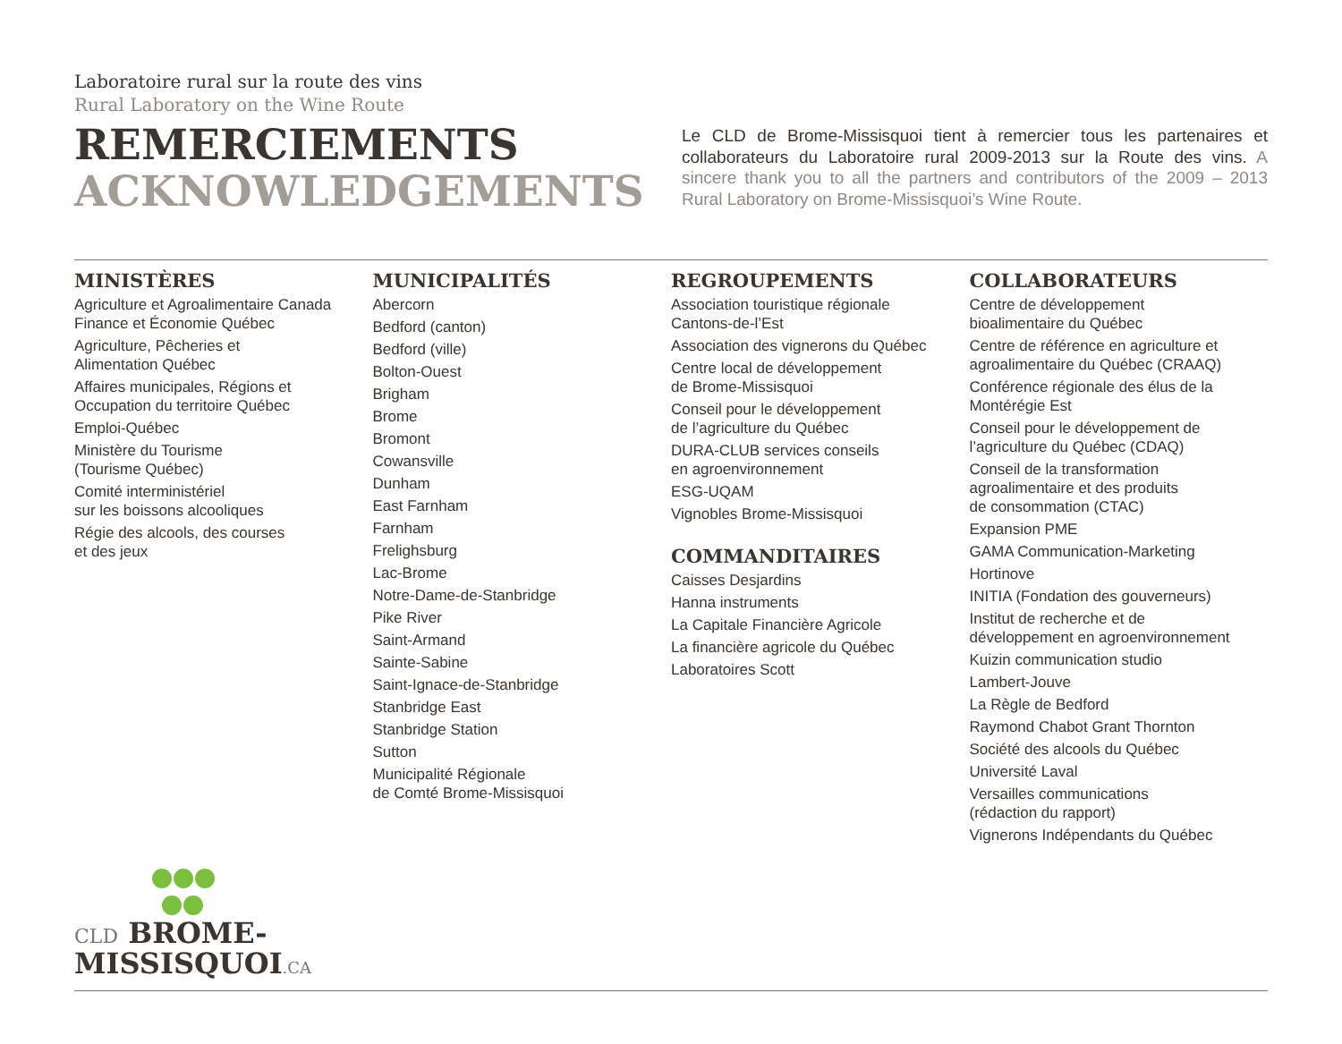Laboratoire rural sur la route des vins
Rural Laboratory on the Wine Route
REMERCIEMENTS
ACKNOWLEDGEMENTS
Le CLD de Brome-Missisquoi tient à remercier tous les partenaires et collaborateurs du Laboratoire rural 2009-2013 sur la Route des vins. A sincere thank you to all the partners and contributors of the 2009 – 2013 Rural Laboratory on Brome-Missisquoi’s Wine Route.
MINISTÈRES
Agriculture et Agroalimentaire Canada
Finance et Économie Québec
Agriculture, Pêcheries et
Alimentation Québec
Affaires municipales, Régions et
Occupation du territoire Québec
Emploi-Québec
Ministère du Tourisme
(Tourisme Québec)
Comité interministériel
sur les boissons alcooliques
Régie des alcools, des courses
et des jeux
MUNICIPALITÉS
Abercorn
Bedford (canton)
Bedford (ville)
Bolton-Ouest
Brigham
Brome
Bromont
Cowansville
Dunham
East Farnham
Farnham
Frelighsburg
Lac-Brome
Notre-Dame-de-Stanbridge
Pike River
Saint-Armand
Sainte-Sabine
Saint-Ignace-de-Stanbridge
Stanbridge East
Stanbridge Station
Sutton
Municipalité Régionale
de Comté Brome-Missisquoi
REGROUPEMENTS
Association touristique régionale
Cantons-de-l’Est
Association des vignerons du Québec
Centre local de développement
de Brome-Missisquoi
Conseil pour le développement
de l’agriculture du Québec
DURA-CLUB services conseils
en agroenvironnement
ESG-UQAM
Vignobles Brome-Missisquoi
COMMANDITAIRES
Caisses Desjardins
Hanna instruments
La Capitale Financière Agricole
La financière agricole du Québec
Laboratoires Scott
COLLABORATEURS
Centre de développement
bioalimentaire du Québec
Centre de référence en agriculture et
agroalimentaire du Québec (CRAAQ)
Conférence régionale des élus de la
Montérégie Est
Conseil pour le développement de
l’agriculture du Québec (CDAQ)
Conseil de la transformation
agroalimentaire et des produits
de consommation (CTAC)
Expansion PME
GAMA Communication-Marketing
Hortinove
INITIA (Fondation des gouverneurs)
Institut de recherche et de
développement en agroenvironnement
Kuizin communication studio
Lambert-Jouve
La Règle de Bedford
Raymond Chabot Grant Thornton
Société des alcools du Québec
Université Laval
Versailles communications
(rédaction du rapport)
Vignerons Indépendants du Québec
CLD BROME-
MISSISQUOI.CA